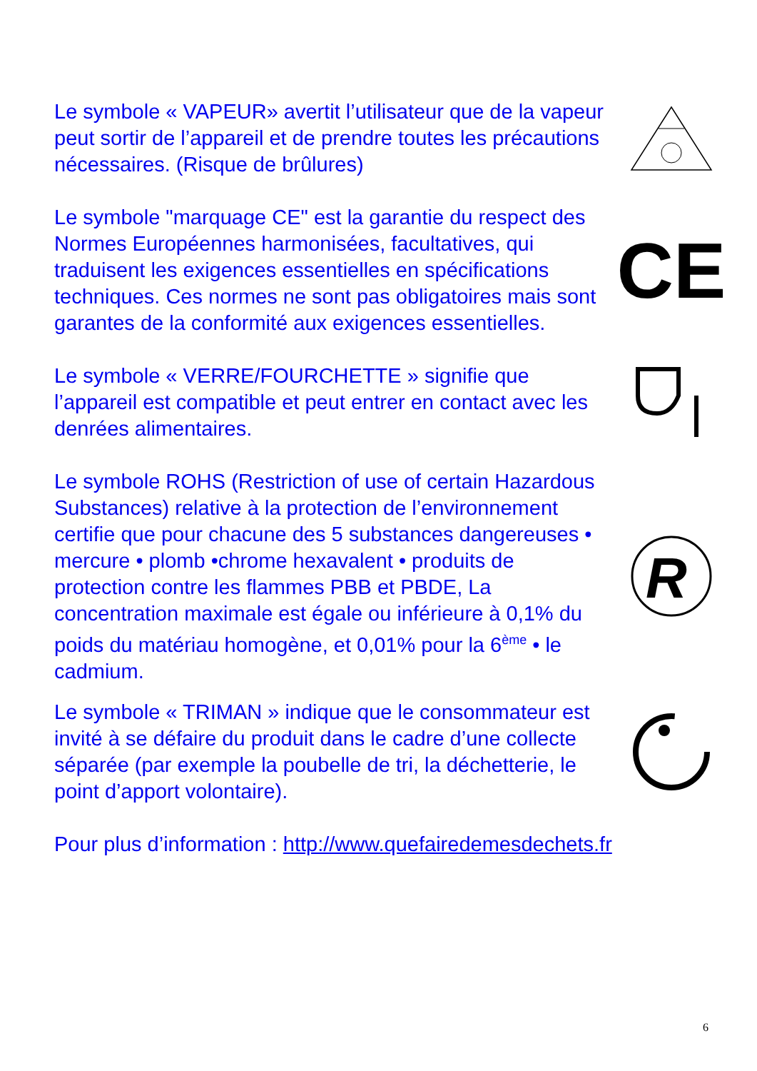Le symbole « VAPEUR» avertit l’utilisateur que de la vapeur peut sortir de l’appareil et de prendre toutes les précautions nécessaires. (Risque de brûlures)
Le symbole "marquage CE" est la garantie du respect des Normes Européennes harmonisées, facultatives, qui traduisent les exigences essentielles en spécifications techniques. Ces normes ne sont pas obligatoires mais sont garantes de la conformité aux exigences essentielles.
CE
Le symbole « VERRE/FOURCHETTE » signifie que l’appareil est compatible et peut entrer en contact avec les denrées alimentaires.
Le symbole ROHS (Restriction of use of certain Hazardous Substances) relative à la protection de l’environnement certifie que pour chacune des 5 substances dangereuses • mercure • plomb •chrome hexavalent • produits de protection contre les flammes PBB et PBDE, La concentration maximale est égale ou inférieure à 0,1% du poids du matériau homogène, et 0,01% pour la 6<sup>ème</sup> • le cadmium.
R
Le symbole « TRIMAN » indique que le consommateur est invité à se défaire du produit dans le cadre d’une collecte séparée (par exemple la poubelle de tri, la déchetterie, le point d’apport volontaire).
Pour plus d’information : http://www.quefairedemesdechets.fr
6